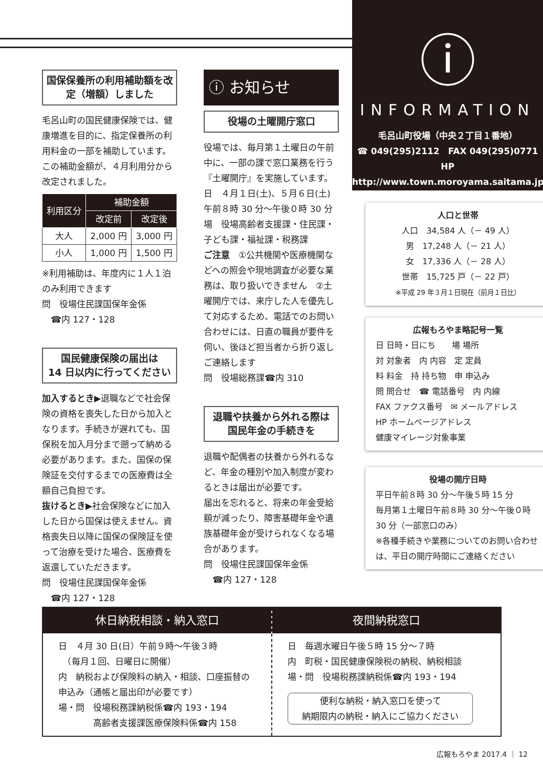ⓘ
INFORMATION
毛呂山町役場（中央２丁目１番地）
☎ 049(295)2112　FAX 049(295)0771
HP http://www.town.moroyama.saitama.jp
国保保養所の利用補助額を改定（増額）しました
毛呂山町の国民健康保険では、健康増進を目的に、指定保養所の利用料金の一部を補助しています。この補助金額が、４月利用分から改定されました。
| 利用区分 | 補助金額 | |
| --- | --- | --- |
| | 改定前 | 改定後 |
| 大人 | 2,000 円 | 3,000 円 |
| 小人 | 1,000 円 | 1,500 円 |
※利用補助は、年度内に１人１泊のみ利用できます
問　役場住民課国保年金係
　☎内 127・128
国民健康保険の届出は
14 日以内に行ってください
加入するとき▶退職などで社会保険の資格を喪失した日から加入となります。手続きが遅れても、国保税を加入月分まで遡って納める必要があります。また、国保の保険証を交付するまでの医療費は全額自己負担です。
抜けるとき▶社会保険などに加入した日から国保は使えません。資格喪失日以降に国保の保険証を使って治療を受けた場合、医療費を返還していただきます。
問　役場住民課国保年金係
　☎内 127・128
ⓘ お知らせ
役場の土曜開庁窓口
役場では、毎月第１土曜日の午前中に、一部の課で窓口業務を行う『土曜開庁』を実施しています。
日　４月１日(土)、５月６日(土)午前８時 30 分～午後０時 30 分
場　役場高齢者支援課・住民課・子ども課・福祉課・税務課
ご注意　①公共機関や医療機関などへの照会や現地調査が必要な業務は、取り扱いできません　②土曜開庁では、来庁した人を優先して対応するため、電話でのお問い合わせには、日直の職員が要件を伺い、後ほど担当者から折り返しご連絡します
問　役場総務課☎内 310
退職や扶養から外れる際は
国民年金の手続きを
退職や配偶者の扶養から外れるなど、年金の種別や加入制度が変わるときは届出が必要です。
届出を忘れると、将来の年金受給額が減ったり、障害基礎年金や遺族基礎年金が受けられなくなる場合があります。
問　役場住民課国保年金係
　☎内 127・128
人口と世帯
人口　34,584 人（－ 49 人）
男　17,248 人（－ 21 人）
女　17,336 人（－ 28 人）
世帯　15,725 戸（－ 22 戸）
※平成 29 年３月１日現在（前月１日比）
広報もろやま略記号一覧
日 日時・日にち　　場 場所
対 対象者　内 内容　定 定員
料 料金　持 持ち物　申 申込み
問 問合せ　☎ 電話番号　内 内線
FAX ファクス番号　✉ メールアドレス
HP ホームページアドレス
健康マイレージ対象事業
役場の開庁日時
平日午前８時 30 分～午後５時 15 分
毎月第１土曜日午前８時 30 分～午後０時 30 分（一部窓口のみ）
※各種手続きや業務についてのお問い合わせは、平日の開庁時間にご連絡ください
休日納税相談・納入窓口
日　４月 30 日(日）午前９時～午後３時
　（毎月１回、日曜日に開催）
内　納税および保険料の納入・相談、口座振替の申込み（通帳と届出印が必要です）
場・問　役場税務課納税係☎内 193・194
　　　　高齢者支援課医療保険料係☎内 158
夜間納税窓口
日　毎週水曜日午後５時 15 分～７時
内　町税・国民健康保険税の納税、納税相談
場・問　役場税務課納税係☎内 193・194
便利な納税・納入窓口を使って
納期限内の納税・納入にご協力ください
広報もろやま 2017.4 ｜ 12